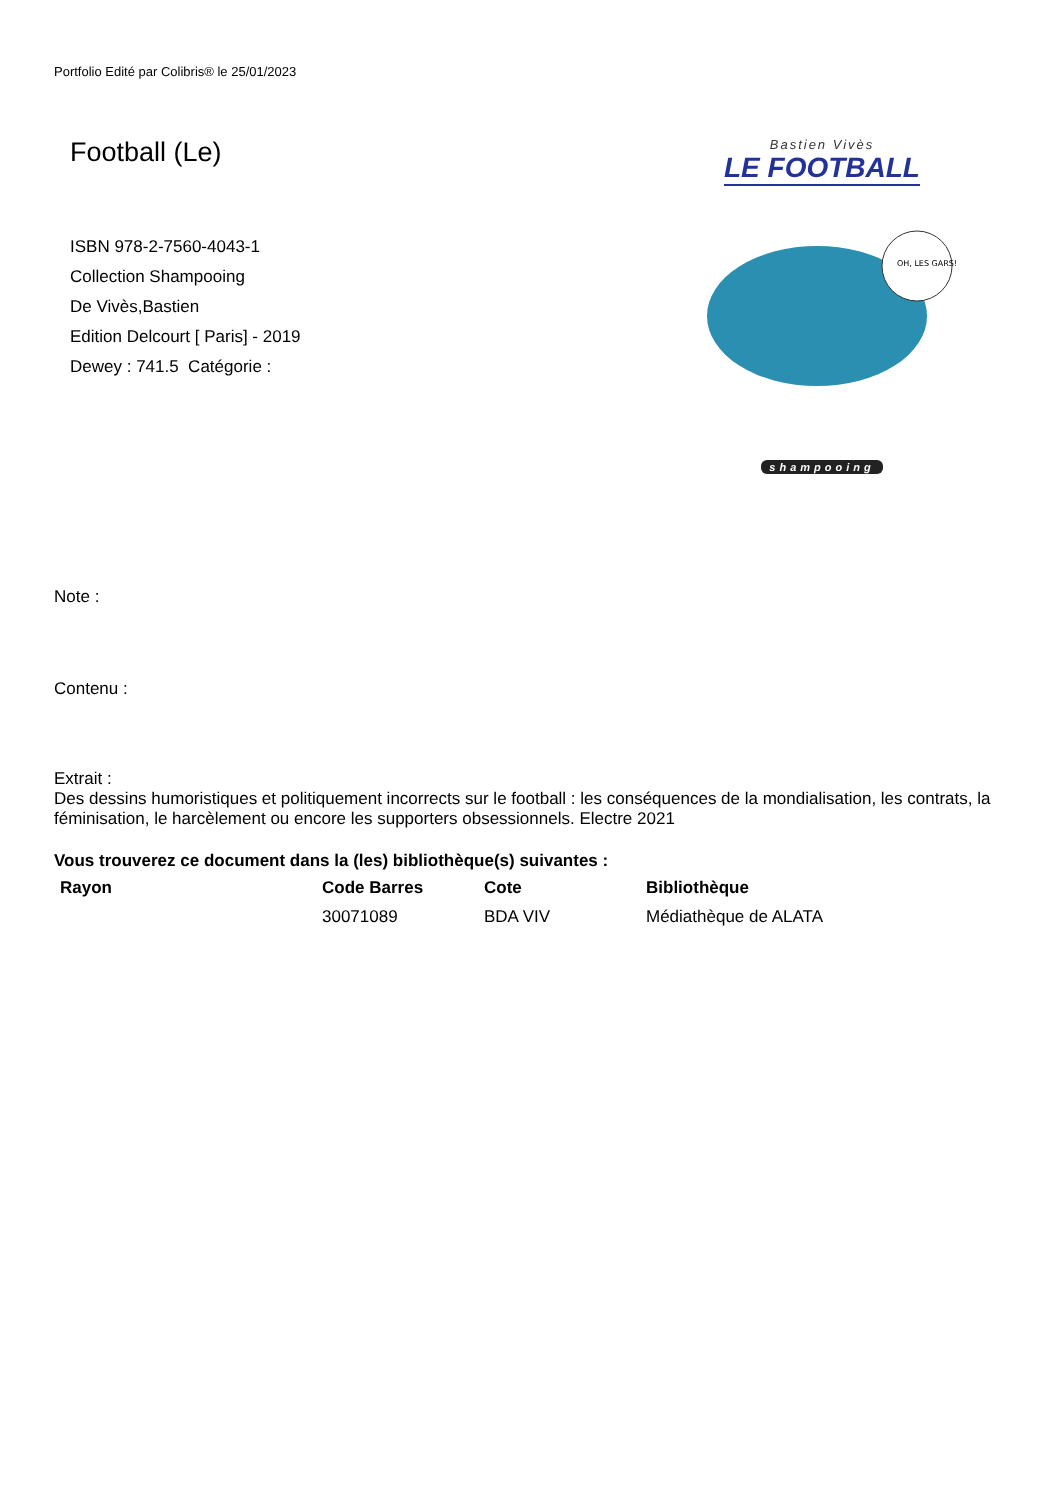Portfolio Edité par Colibris® le 25/01/2023
Football (Le)
ISBN 978-2-7560-4043-1
Collection Shampooing
De Vivès,Bastien
Edition Delcourt [ Paris] - 2019
Dewey : 741.5 Catégorie :
Bastien Vivès
LE FOOTBALL
OH, LES GARS!
shampooing
Note :
Contenu :
Extrait :
Des dessins humoristiques et politiquement incorrects sur le football : les conséquences de la mondialisation, les contrats, la féminisation, le harcèlement ou encore les supporters obsessionnels. Electre 2021
Vous trouverez ce document dans la (les) bibliothèque(s) suivantes :
| Rayon | Code Barres | Cote | Bibliothèque |
| --- | --- | --- | --- |
| | 30071089 | BDA VIV | Médiathèque de ALATA |